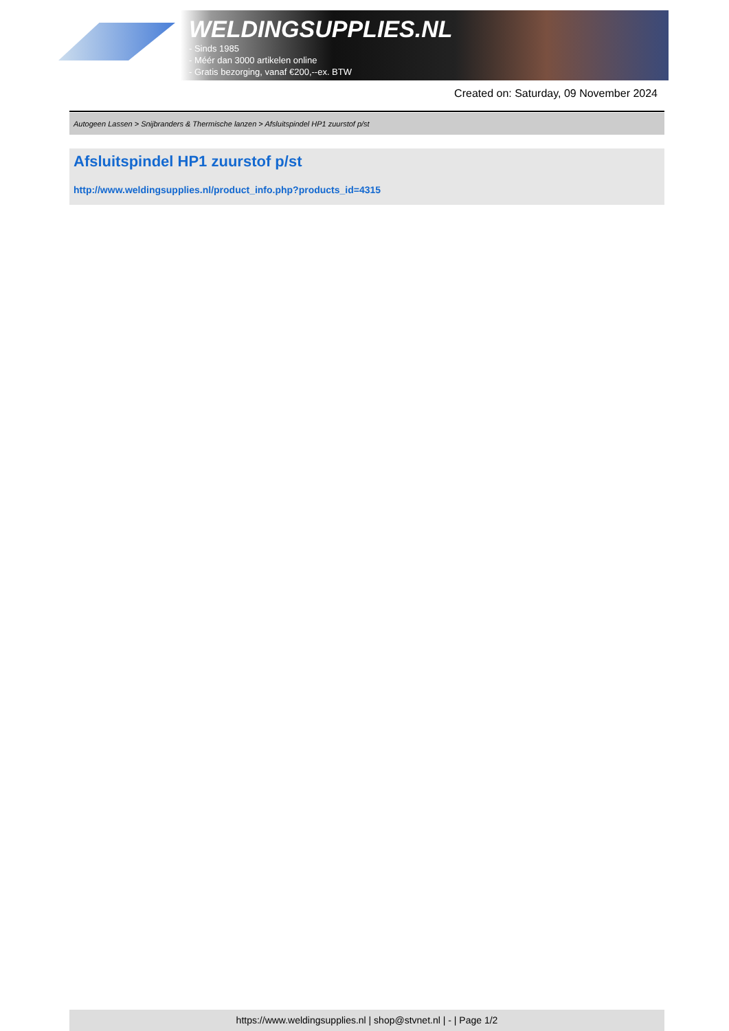WELDINGSUPPLIES.NL
- Sinds 1985
- Méér dan 3000 artikelen online
- Gratis bezorging, vanaf €200,--ex. BTW
Created on: Saturday, 09 November 2024
Autogeen Lassen > Snijbranders & Thermische lanzen > Afsluitspindel HP1 zuurstof p/st
Afsluitspindel HP1 zuurstof p/st
http://www.weldingsupplies.nl/product_info.php?products_id=4315
https://www.weldingsupplies.nl | shop@stvnet.nl | - | Page 1/2